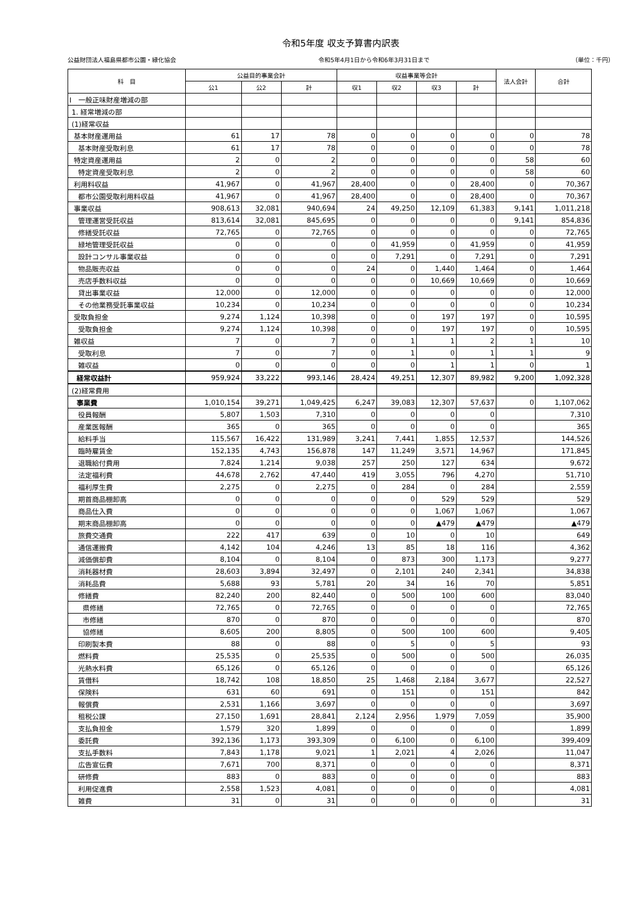令和5年度 収支予算書内訳表
公益財団法人福島県都市公園・緑化協会 令和5年4月1日から令和6年3月31日まで （単位：千円）
| 科 目 | 公益目的事業会計 | | | 収益事業等会計 | | | | 法人会計 | 合計 |
| --- | --- | --- | --- | --- | --- | --- | --- | --- | --- |
| | 公1 | 公2 | 計 | 収1 | 収2 | 収3 | 計 | | |
| Ⅰ 一般正味財産増減の部 | | | | | | | | | |
| 1. 経常増減の部 | | | | | | | | | |
| (1)経常収益 | | | | | | | | | |
| 基本財産運用益 | 61 | 17 | 78 | 0 | 0 | 0 | 0 | 0 | 78 |
| 基本財産受取利息 | 61 | 17 | 78 | 0 | 0 | 0 | 0 | 0 | 78 |
| 特定資産運用益 | 2 | 0 | 2 | 0 | 0 | 0 | 0 | 58 | 60 |
| 特定資産受取利息 | 2 | 0 | 2 | 0 | 0 | 0 | 0 | 58 | 60 |
| 利用料収益 | 41,967 | 0 | 41,967 | 28,400 | 0 | 0 | 28,400 | 0 | 70,367 |
| 都市公園受取利用料収益 | 41,967 | 0 | 41,967 | 28,400 | 0 | 0 | 28,400 | 0 | 70,367 |
| 事業収益 | 908,613 | 32,081 | 940,694 | 24 | 49,250 | 12,109 | 61,383 | 9,141 | 1,011,218 |
| 管理運営受託収益 | 813,614 | 32,081 | 845,695 | 0 | 0 | 0 | 0 | 9,141 | 854,836 |
| 修繕受託収益 | 72,765 | 0 | 72,765 | 0 | 0 | 0 | 0 | 0 | 72,765 |
| 緑地管理受託収益 | 0 | 0 | 0 | 0 | 41,959 | 0 | 41,959 | 0 | 41,959 |
| 設計コンサル事業収益 | 0 | 0 | 0 | 0 | 7,291 | 0 | 7,291 | 0 | 7,291 |
| 物品販売収益 | 0 | 0 | 0 | 24 | 0 | 1,440 | 1,464 | 0 | 1,464 |
| 売店手数料収益 | 0 | 0 | 0 | 0 | 0 | 10,669 | 10,669 | 0 | 10,669 |
| 貸出事業収益 | 12,000 | 0 | 12,000 | 0 | 0 | 0 | 0 | 0 | 12,000 |
| その他業務受託事業収益 | 10,234 | 0 | 10,234 | 0 | 0 | 0 | 0 | 0 | 10,234 |
| 受取負担金 | 9,274 | 1,124 | 10,398 | 0 | 0 | 197 | 197 | 0 | 10,595 |
| 受取負担金 | 9,274 | 1,124 | 10,398 | 0 | 0 | 197 | 197 | 0 | 10,595 |
| 雑収益 | 7 | 0 | 7 | 0 | 1 | 1 | 2 | 1 | 10 |
| 受取利息 | 7 | 0 | 7 | 0 | 1 | 0 | 1 | 1 | 9 |
| 雑収益 | 0 | 0 | 0 | 0 | 0 | 1 | 1 | 0 | 1 |
| 経常収益計 | 959,924 | 33,222 | 993,146 | 28,424 | 49,251 | 12,307 | 89,982 | 9,200 | 1,092,328 |
| (2)経常費用 | | | | | | | | | |
| 事業費 | 1,010,154 | 39,271 | 1,049,425 | 6,247 | 39,083 | 12,307 | 57,637 | 0 | 1,107,062 |
| 役員報酬 | 5,807 | 1,503 | 7,310 | 0 | 0 | 0 | 0 | | 7,310 |
| 産業医報酬 | 365 | 0 | 365 | 0 | 0 | 0 | 0 | | 365 |
| 給料手当 | 115,567 | 16,422 | 131,989 | 3,241 | 7,441 | 1,855 | 12,537 | | 144,526 |
| 臨時雇賃金 | 152,135 | 4,743 | 156,878 | 147 | 11,249 | 3,571 | 14,967 | | 171,845 |
| 退職給付費用 | 7,824 | 1,214 | 9,038 | 257 | 250 | 127 | 634 | | 9,672 |
| 法定福利費 | 44,678 | 2,762 | 47,440 | 419 | 3,055 | 796 | 4,270 | | 51,710 |
| 福利厚生費 | 2,275 | 0 | 2,275 | 0 | 284 | 0 | 284 | | 2,559 |
| 期首商品棚卸高 | 0 | 0 | 0 | 0 | 0 | 529 | 529 | | 529 |
| 商品仕入費 | 0 | 0 | 0 | 0 | 0 | 1,067 | 1,067 | | 1,067 |
| 期末商品棚卸高 | 0 | 0 | 0 | 0 | 0 | ▲479 | ▲479 | | ▲479 |
| 旅費交通費 | 222 | 417 | 639 | 0 | 10 | 0 | 10 | | 649 |
| 通信運搬費 | 4,142 | 104 | 4,246 | 13 | 85 | 18 | 116 | | 4,362 |
| 減価償却費 | 8,104 | 0 | 8,104 | 0 | 873 | 300 | 1,173 | | 9,277 |
| 消耗器材費 | 28,603 | 3,894 | 32,497 | 0 | 2,101 | 240 | 2,341 | | 34,838 |
| 消耗品費 | 5,688 | 93 | 5,781 | 20 | 34 | 16 | 70 | | 5,851 |
| 修繕費 | 82,240 | 200 | 82,440 | 0 | 500 | 100 | 600 | | 83,040 |
| 県修繕 | 72,765 | 0 | 72,765 | 0 | 0 | 0 | 0 | | 72,765 |
| 市修繕 | 870 | 0 | 870 | 0 | 0 | 0 | 0 | | 870 |
| 協修繕 | 8,605 | 200 | 8,805 | 0 | 500 | 100 | 600 | | 9,405 |
| 印刷製本費 | 88 | 0 | 88 | 0 | 5 | 0 | 5 | | 93 |
| 燃料費 | 25,535 | 0 | 25,535 | 0 | 500 | 0 | 500 | | 26,035 |
| 光熱水料費 | 65,126 | 0 | 65,126 | 0 | 0 | 0 | 0 | | 65,126 |
| 賃借料 | 18,742 | 108 | 18,850 | 25 | 1,468 | 2,184 | 3,677 | | 22,527 |
| 保険料 | 631 | 60 | 691 | 0 | 151 | 0 | 151 | | 842 |
| 報償費 | 2,531 | 1,166 | 3,697 | 0 | 0 | 0 | 0 | | 3,697 |
| 租税公課 | 27,150 | 1,691 | 28,841 | 2,124 | 2,956 | 1,979 | 7,059 | | 35,900 |
| 支払負担金 | 1,579 | 320 | 1,899 | 0 | 0 | 0 | 0 | | 1,899 |
| 委託費 | 392,136 | 1,173 | 393,309 | 0 | 6,100 | 0 | 6,100 | | 399,409 |
| 支払手数料 | 7,843 | 1,178 | 9,021 | 1 | 2,021 | 4 | 2,026 | | 11,047 |
| 広告宣伝費 | 7,671 | 700 | 8,371 | 0 | 0 | 0 | 0 | | 8,371 |
| 研修費 | 883 | 0 | 883 | 0 | 0 | 0 | 0 | | 883 |
| 利用促進費 | 2,558 | 1,523 | 4,081 | 0 | 0 | 0 | 0 | | 4,081 |
| 雑費 | 31 | 0 | 31 | 0 | 0 | 0 | 0 | | 31 |